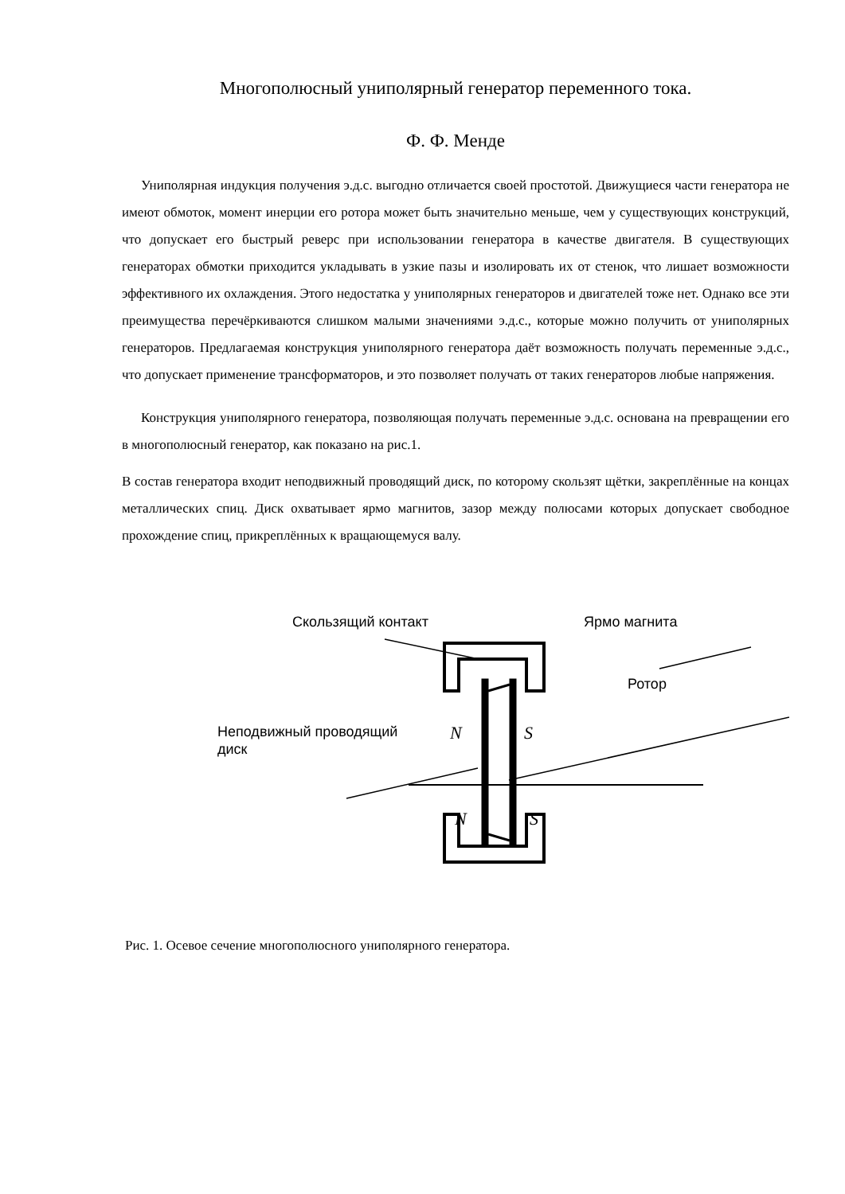Многополюсный униполярный генератор переменного тока.
Ф. Ф. Менде
Униполярная индукция получения э.д.с. выгодно отличается своей простотой. Движущиеся части генератора не имеют обмоток, момент инерции его ротора может быть значительно меньше, чем у существующих конструкций, что допускает его быстрый реверс при использовании генератора в качестве двигателя. В существующих генераторах обмотки приходится укладывать в узкие пазы и изолировать их от стенок, что лишает возможности эффективного их охлаждения. Этого недостатка у униполярных генераторов и двигателей тоже нет. Однако все эти преимущества перечёркиваются слишком малыми значениями э.д.с., которые можно получить от униполярных генераторов. Предлагаемая конструкция униполярного генератора даёт возможность получать переменные э.д.с., что допускает применение трансформаторов, и это позволяет получать от таких генераторов любые напряжения.
Конструкция униполярного генератора, позволяющая получать переменные э.д.с. основана на превращении его в многополюсный генератор, как показано на рис.1.
В состав генератора входит неподвижный проводящий диск, по которому скользят щётки, закреплённые на концах металлических спиц. Диск охватывает ярмо магнитов, зазор между полюсами которых допускает свободное прохождение спиц, прикреплённых к вращающемуся валу.
Скользящий контакт Ярмо магнита
Ротор
Неподвижный проводящий
диск
N
S
N
S
Рис. 1. Осевое сечение многополюсного униполярного генератора.